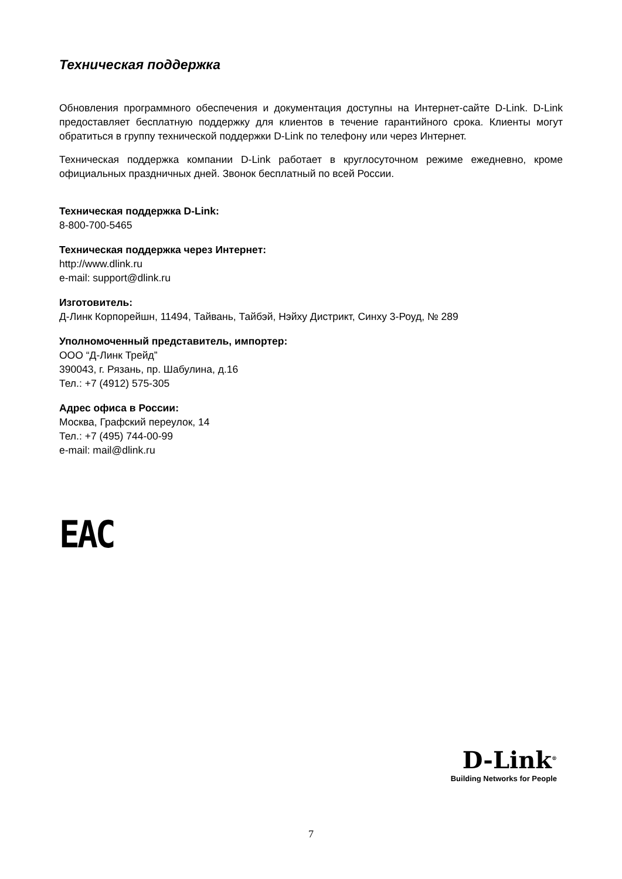Техническая поддержка
Обновления программного обеспечения и документация доступны на Интернет-сайте D-Link. D-Link предоставляет бесплатную поддержку для клиентов в течение гарантийного срока. Клиенты могут обратиться в группу технической поддержки D-Link по телефону или через Интернет.
Техническая поддержка компании D-Link работает в круглосуточном режиме ежедневно, кроме официальных праздничных дней. Звонок бесплатный по всей России.
Техническая поддержка D-Link:
8-800-700-5465
Техническая поддержка через Интернет:
http://www.dlink.ru
e-mail: support@dlink.ru
Изготовитель:
Д-Линк Корпорейшн, 11494, Тайвань, Тайбэй, Нэйху Дистрикт, Синху 3-Роуд, № 289
Уполномоченный представитель, импортер:
ООО “Д-Линк Трейд”
390043, г. Рязань, пр. Шабулина, д.16
Тел.: +7 (4912) 575-305
Адрес офиса в России:
Москва, Графский переулок, 14
Тел.: +7 (495) 744-00-99
e-mail: mail@dlink.ru
EAC
D-Link<sup>®</sup>
Building Networks for People
7